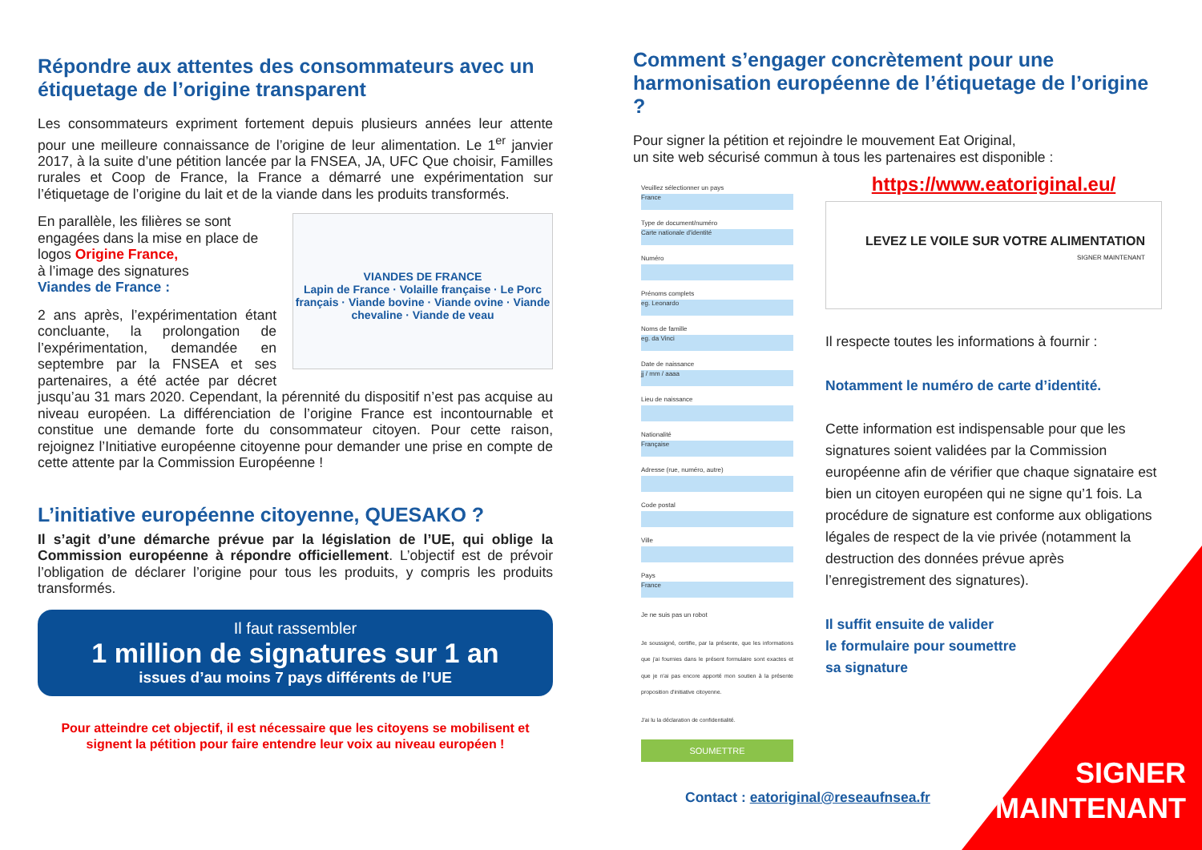Répondre aux attentes des consommateurs avec un étiquetage de l’origine transparent
Les consommateurs expriment fortement depuis plusieurs années leur attente pour une meilleure connaissance de l’origine de leur alimentation. Le 1<sup>er</sup> janvier 2017, à la suite d’une pétition lancée par la FNSEA, JA, UFC Que choisir, Familles rurales et Coop de France, la France a démarré une expérimentation sur l’étiquetage de l’origine du lait et de la viande dans les produits transformés.
VIANDES DE FRANCE
Lapin de France · Volaille française · Le Porc français · Viande bovine · Viande ovine · Viande chevaline · Viande de veau
En parallèle, les filières se sont engagées dans la mise en place de logos Origine France,
à l’image des signatures
Viandes de France :
2 ans après, l’expérimentation étant concluante, la prolongation de l’expérimentation, demandée en septembre par la FNSEA et ses partenaires, a été actée par décret jusqu’au 31 mars 2020. Cependant, la pérennité du dispositif n’est pas acquise au niveau européen. La différenciation de l’origine France est incontournable et constitue une demande forte du consommateur citoyen. Pour cette raison, rejoignez l’Initiative européenne citoyenne pour demander une prise en compte de cette attente par la Commission Européenne !
L’initiative européenne citoyenne, QUESAKO ?
Il s’agit d’une démarche prévue par la législation de l’UE, qui oblige la Commission européenne à répondre officiellement. L’objectif est de prévoir l’obligation de déclarer l’origine pour tous les produits, y compris les produits transformés.
Il faut rassembler
1 million de signatures sur 1 an
issues d’au moins 7 pays différents de l’UE
Pour atteindre cet objectif, il est nécessaire que les citoyens se mobilisent et signent la pétition pour faire entendre leur voix au niveau européen !
Comment s’engager concrètement pour une harmonisation européenne de l’étiquetage de l’origine ?
Pour signer la pétition et rejoindre le mouvement Eat Original,
un site web sécurisé commun à tous les partenaires est disponible :
Veuillez sélectionner un pays
France
Type de document/numéro
Carte nationale d'identité
Numéro
Prénoms complets
eg. Leonardo
Noms de famille
eg. da Vinci
Date de naissance
jj / mm / aaaa
Lieu de naissance
Nationalité
Française
Adresse (rue, numéro, autre)
Code postal
Ville
Pays
France
Je ne suis pas un robot
Je soussigné, certifie, par la présente, que les informations que j'ai fournies dans le présent formulaire sont exactes et que je n'ai pas encore apporté mon soutien à la présente proposition d'initiative citoyenne.
J'ai lu la déclaration de confidentialité.
SOUMETTRE
https://www.eatoriginal.eu/
LEVEZ LE VOILE SUR VOTRE ALIMENTATION
SIGNER MAINTENANT
Il respecte toutes les informations à fournir :
Notamment le numéro de carte d’identité.
Cette information est indispensable pour que les signatures soient validées par la Commission européenne afin de vérifier que chaque signataire est bien un citoyen européen qui ne signe qu’1 fois. La procédure de signature est conforme aux obligations légales de respect de la vie privée (notamment la destruction des données prévue après l’enregistrement des signatures).
Il suffit ensuite de valider
le formulaire pour soumettre
sa signature
Contact : eatoriginal@reseaufnsea.fr
SIGNER
MAINTENANT